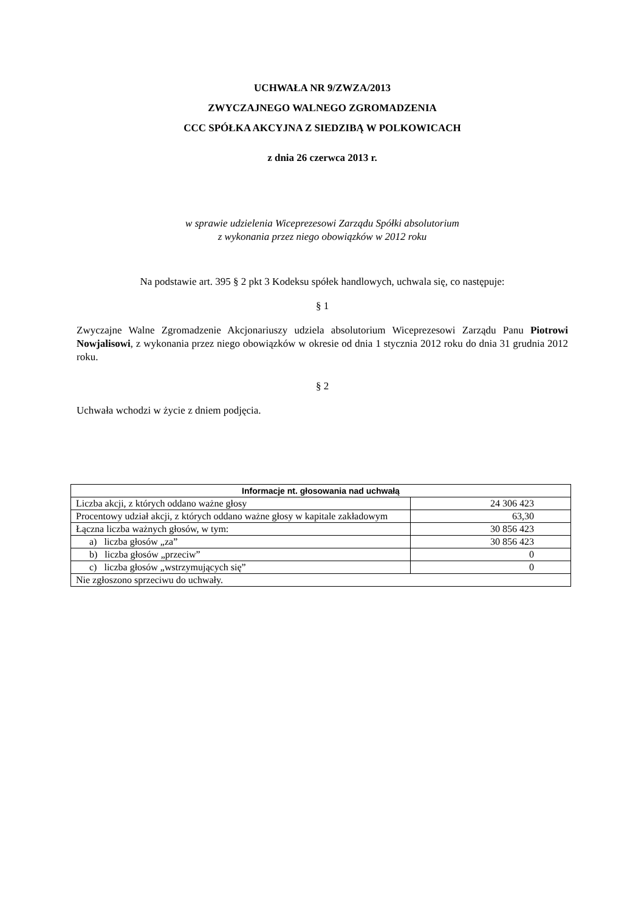UCHWAŁA NR 9/ZWZA/2013
ZWYCZAJNEGO WALNEGO ZGROMADZENIA
CCC SPÓŁKA AKCYJNA Z SIEDZIBĄ W POLKOWICACH
z dnia 26 czerwca 2013 r.
w sprawie udzielenia Wiceprezesowi Zarządu Spółki absolutorium
z wykonania przez niego obowiązków w 2012 roku
Na podstawie art. 395 § 2 pkt 3 Kodeksu spółek handlowych, uchwala się, co następuje:
§ 1
Zwyczajne Walne Zgromadzenie Akcjonariuszy udziela absolutorium Wiceprezesowi Zarządu Panu Piotrowi Nowjalisowi, z wykonania przez niego obowiązków w okresie od dnia 1 stycznia 2012 roku do dnia 31 grudnia 2012 roku.
§ 2
Uchwała wchodzi w życie z dniem podjęcia.
| Informacje nt. głosowania nad uchwałą | |
| --- | --- |
| Liczba akcji, z których oddano ważne głosy | 24 306 423 |
| Procentowy udział akcji, z których oddano ważne głosy w kapitale zakładowym | 63,30 |
| Łączna liczba ważnych głosów, w tym: | 30 856 423 |
| a) liczba głosów „za” | 30 856 423 |
| b) liczba głosów „przeciw” | 0 |
| c) liczba głosów „wstrzymujących się” | 0 |
| Nie zgłoszono sprzeciwu do uchwały. | |